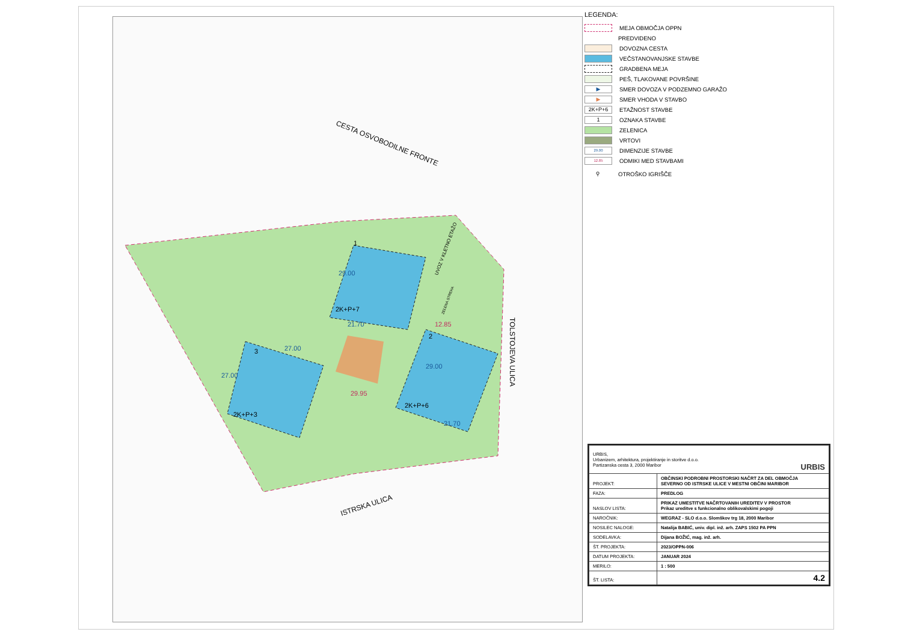CESTA OSVOBODILNE FRONTE
29.00
21.70
12.85
27.00
27.00
29.00
29.95
21.70
2K+P+7
2K+P+6
2K+P+3
1
2
3
ISTRSKA ULICA
TOLSTOJEVA ULICA
UVOZ V KLETNO ETAŽO
ZELENA STREHA
LEGENDA:
MEJA OBMOČJA OPPN
PREDVIDENO
DOVOZNA CESTA
VEČSTANOVANJSKE STAVBE
GRADBENA MEJA
PEŠ, TLAKOVANE POVRŠINE
▶ SMER DOVOZA V PODZEMNO GARAŽO
▶ SMER VHODA V STAVBO
2K+P+6 ETAŽNOST STAVBE
1 OZNAKA STAVBE
ZELENICA
VRTOVI
29.00 DIMENZIJE STAVBE
12.85 ODMIKI MED STAVBAMI
⚲ OTROŠKO IGRIŠČE
| URBIS, Urbanizem, arhitektura, projektiranje in storitve d.o.o. Partizanska cesta 3, 2000 Maribor URBIS | |
| PROJEKT: | OBČINSKI PODROBNI PROSTORSKI NAČRT ZA DEL OBMOČJA SEVERNO OD ISTRSKE ULICE V MESTNI OBČINI MARIBOR |
| FAZA: | PREDLOG |
| NASLOV LISTA: | PRIKAZ UMESTITVE NAČRTOVANIH UREDITEV V PROSTOR Prikaz ureditve s funkcionalno oblikovalskimi pogoji |
| NAROČNIK: | WEGRAZ - SLO d.o.o. Slomškov trg 18, 2000 Maribor |
| NOSILEC NALOGE: | Natalija BABIĆ, univ. dipl. inž. arh. ZAPS 1502 PA PPN |
| SODELAVKA: | Dijana BOŽIĆ, mag. inž. arh. |
| ŠT. PROJEKTA: | 2023/OPPN-006 |
| DATUM PROJEKTA: | JANUAR 2024 |
| MERILO: | 1 : 500 |
| ŠT. LISTA: | 4.2 |